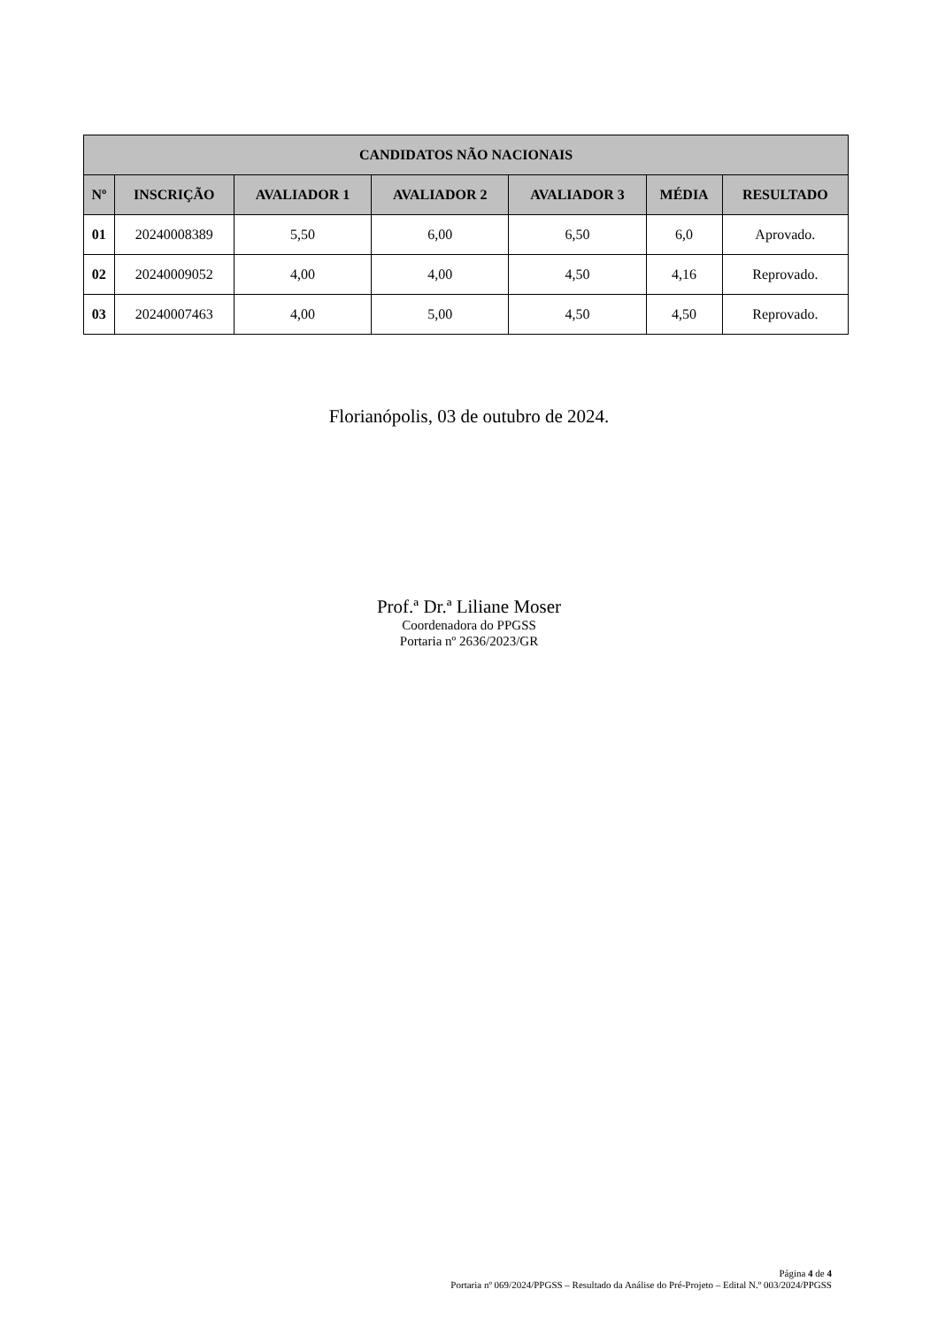| CANDIDATOS NÃO NACIONAIS | | | | | | |
| --- | --- | --- | --- | --- | --- | --- |
| Nº | INSCRIÇÃO | AVALIADOR 1 | AVALIADOR 2 | AVALIADOR 3 | MÉDIA | RESULTADO |
| 01 | 20240008389 | 5,50 | 6,00 | 6,50 | 6,0 | Aprovado. |
| 02 | 20240009052 | 4,00 | 4,00 | 4,50 | 4,16 | Reprovado. |
| 03 | 20240007463 | 4,00 | 5,00 | 4,50 | 4,50 | Reprovado. |
Florianópolis, 03 de outubro de 2024.
Prof.ª Dr.ª Liliane Moser
Coordenadora do PPGSS
Portaria nº 2636/2023/GR
Página 4 de 4
Portaria nº 069/2024/PPGSS – Resultado da Análise do Pré-Projeto – Edital N.º 003/2024/PPGSS